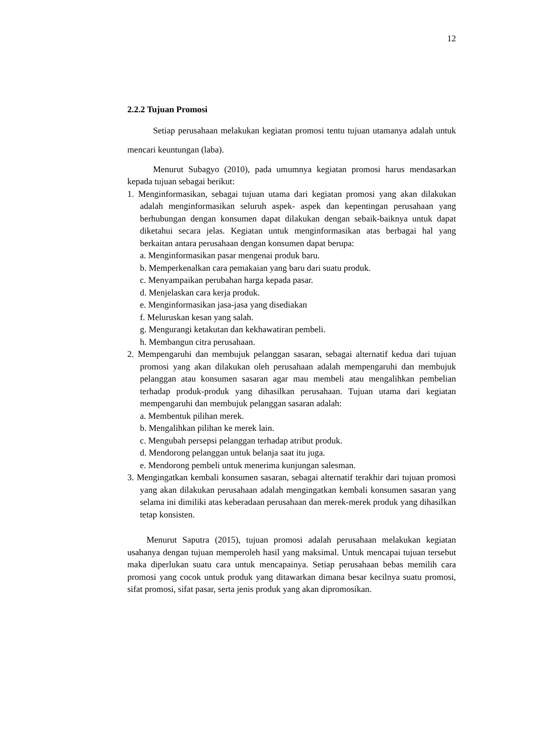12
2.2.2 Tujuan Promosi
Setiap perusahaan melakukan kegiatan promosi tentu tujuan utamanya adalah untuk mencari keuntungan (laba).
Menurut Subagyo (2010), pada umumnya kegiatan promosi harus mendasarkan kepada tujuan sebagai berikut:
1. Menginformasikan, sebagai tujuan utama dari kegiatan promosi yang akan dilakukan adalah menginformasikan seluruh aspek- aspek dan kepentingan perusahaan yang berhubungan dengan konsumen dapat dilakukan dengan sebaik-baiknya untuk dapat diketahui secara jelas. Kegiatan untuk menginformasikan atas berbagai hal yang berkaitan antara perusahaan dengan konsumen dapat berupa:
a. Menginformasikan pasar mengenai produk baru.
b. Memperkenalkan cara pemakaian yang baru dari suatu produk.
c. Menyampaikan perubahan harga kepada pasar.
d. Menjelaskan cara kerja produk.
e. Menginformasikan jasa-jasa yang disediakan
f. Meluruskan kesan yang salah.
g. Mengurangi ketakutan dan kekhawatiran pembeli.
h. Membangun citra perusahaan.
2. Mempengaruhi dan membujuk pelanggan sasaran, sebagai alternatif kedua dari tujuan promosi yang akan dilakukan oleh perusahaan adalah mempengaruhi dan membujuk pelanggan atau konsumen sasaran agar mau membeli atau mengalihkan pembelian terhadap produk-produk yang dihasilkan perusahaan. Tujuan utama dari kegiatan mempengaruhi dan membujuk pelanggan sasaran adalah:
a. Membentuk pilihan merek.
b. Mengalihkan pilihan ke merek lain.
c. Mengubah persepsi pelanggan terhadap atribut produk.
d. Mendorong pelanggan untuk belanja saat itu juga.
e. Mendorong pembeli untuk menerima kunjungan salesman.
3. Mengingatkan kembali konsumen sasaran, sebagai alternatif terakhir dari tujuan promosi yang akan dilakukan perusahaan adalah mengingatkan kembali konsumen sasaran yang selama ini dimiliki atas keberadaan perusahaan dan merek-merek produk yang dihasilkan tetap konsisten.
Menurut Saputra (2015), tujuan promosi adalah perusahaan melakukan kegiatan usahanya dengan tujuan memperoleh hasil yang maksimal. Untuk mencapai tujuan tersebut maka diperlukan suatu cara untuk mencapainya. Setiap perusahaan bebas memilih cara promosi yang cocok untuk produk yang ditawarkan dimana besar kecilnya suatu promosi, sifat promosi, sifat pasar, serta jenis produk yang akan dipromosikan.